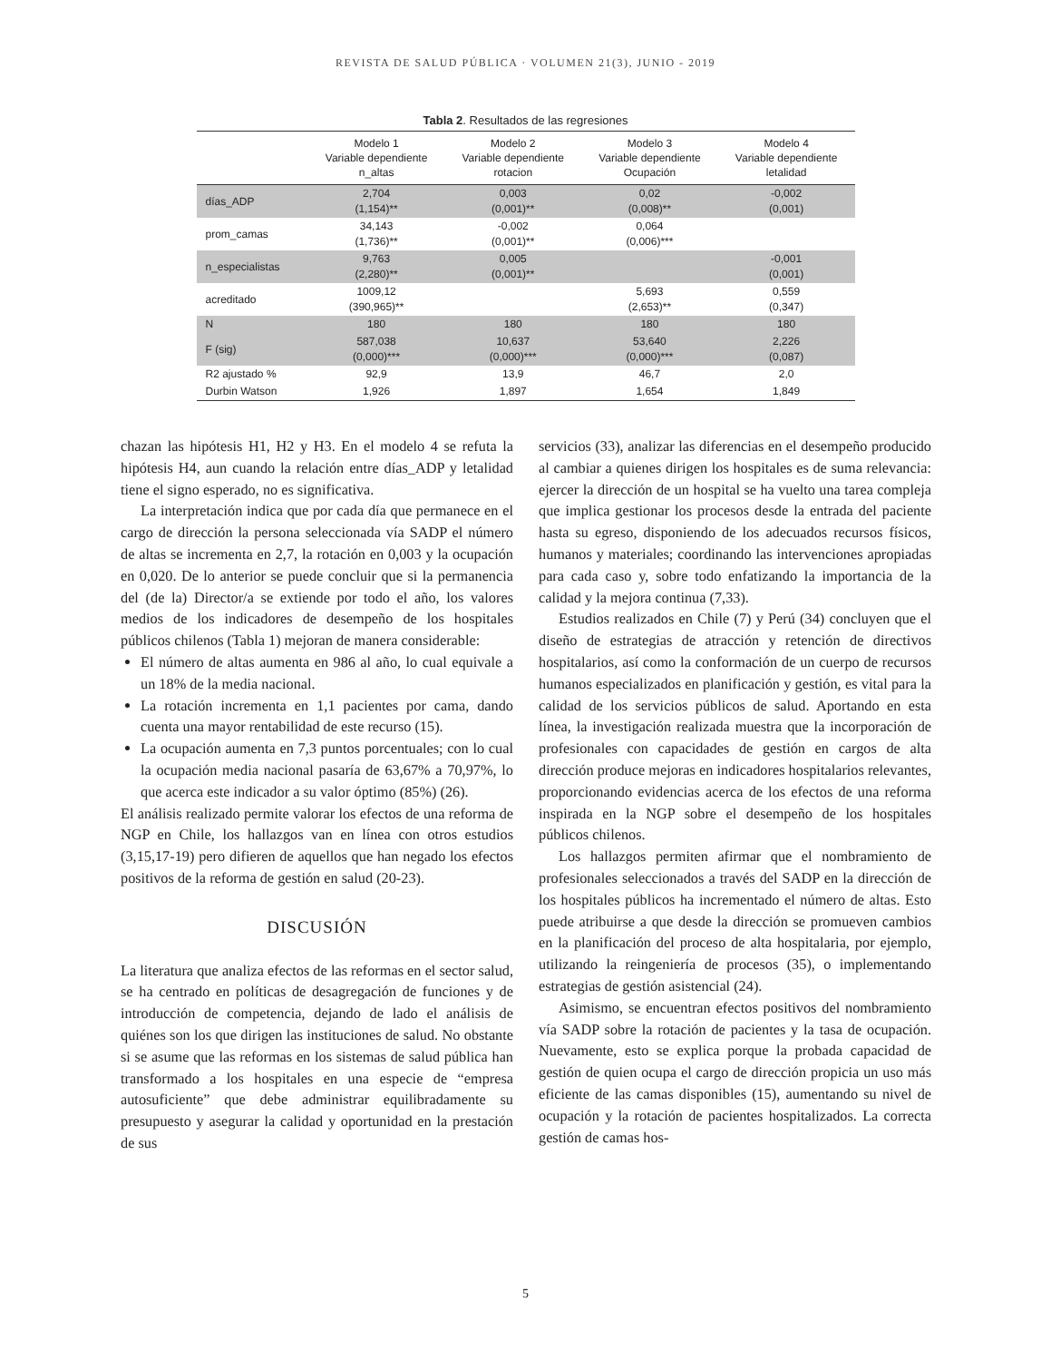REVISTA DE SALUD PÚBLICA · VOLUMEN 21(3), JUNIO - 2019
Tabla 2. Resultados de las regresiones
| | Modelo 1 Variable dependiente n_altas | Modelo 2 Variable dependiente rotacion | Modelo 3 Variable dependiente Ocupación | Modelo 4 Variable dependiente letalidad |
| --- | --- | --- | --- | --- |
| días_ADP | 2,704 (1,154)** | 0,003 (0,001)** | 0,02 (0,008)** | -0,002 (0,001) |
| prom_camas | 34,143 (1,736)** | -0,002 (0,001)** | 0,064 (0,006)*** | |
| n_especialistas | 9,763 (2,280)** | 0,005 (0,001)** | | -0,001 (0,001) |
| acreditado | 1009,12 (390,965)** | | 5,693 (2,653)** | 0,559 (0,347) |
| N | 180 | 180 | 180 | 180 |
| F (sig) | 587,038 (0,000)*** | 10,637 (0,000)*** | 53,640 (0,000)*** | 2,226 (0,087) |
| R2 ajustado % | 92,9 | 13,9 | 46,7 | 2,0 |
| Durbin Watson | 1,926 | 1,897 | 1,654 | 1,849 |
chazan las hipótesis H1, H2 y H3. En el modelo 4 se refuta la hipótesis H4, aun cuando la relación entre días_ADP y letalidad tiene el signo esperado, no es significativa.
La interpretación indica que por cada día que permanece en el cargo de dirección la persona seleccionada vía SADP el número de altas se incrementa en 2,7, la rotación en 0,003 y la ocupación en 0,020. De lo anterior se puede concluir que si la permanencia del (de la) Director/a se extiende por todo el año, los valores medios de los indicadores de desempeño de los hospitales públicos chilenos (Tabla 1) mejoran de manera considerable:
El número de altas aumenta en 986 al año, lo cual equivale a un 18% de la media nacional.
La rotación incrementa en 1,1 pacientes por cama, dando cuenta una mayor rentabilidad de este recurso (15).
La ocupación aumenta en 7,3 puntos porcentuales; con lo cual la ocupación media nacional pasaría de 63,67% a 70,97%, lo que acerca este indicador a su valor óptimo (85%) (26).
El análisis realizado permite valorar los efectos de una reforma de NGP en Chile, los hallazgos van en línea con otros estudios (3,15,17-19) pero difieren de aquellos que han negado los efectos positivos de la reforma de gestión en salud (20-23).
DISCUSIÓN
La literatura que analiza efectos de las reformas en el sector salud, se ha centrado en políticas de desagregación de funciones y de introducción de competencia, dejando de lado el análisis de quiénes son los que dirigen las instituciones de salud. No obstante si se asume que las reformas en los sistemas de salud pública han transformado a los hospitales en una especie de “empresa autosuficiente” que debe administrar equilibradamente su presupuesto y asegurar la calidad y oportunidad en la prestación de sus
servicios (33), analizar las diferencias en el desempeño producido al cambiar a quienes dirigen los hospitales es de suma relevancia: ejercer la dirección de un hospital se ha vuelto una tarea compleja que implica gestionar los procesos desde la entrada del paciente hasta su egreso, disponiendo de los adecuados recursos físicos, humanos y materiales; coordinando las intervenciones apropiadas para cada caso y, sobre todo enfatizando la importancia de la calidad y la mejora continua (7,33).
Estudios realizados en Chile (7) y Perú (34) concluyen que el diseño de estrategias de atracción y retención de directivos hospitalarios, así como la conformación de un cuerpo de recursos humanos especializados en planificación y gestión, es vital para la calidad de los servicios públicos de salud. Aportando en esta línea, la investigación realizada muestra que la incorporación de profesionales con capacidades de gestión en cargos de alta dirección produce mejoras en indicadores hospitalarios relevantes, proporcionando evidencias acerca de los efectos de una reforma inspirada en la NGP sobre el desempeño de los hospitales públicos chilenos.
Los hallazgos permiten afirmar que el nombramiento de profesionales seleccionados a través del SADP en la dirección de los hospitales públicos ha incrementado el número de altas. Esto puede atribuirse a que desde la dirección se promueven cambios en la planificación del proceso de alta hospitalaria, por ejemplo, utilizando la reingeniería de procesos (35), o implementando estrategias de gestión asistencial (24).
Asimismo, se encuentran efectos positivos del nombramiento vía SADP sobre la rotación de pacientes y la tasa de ocupación. Nuevamente, esto se explica porque la probada capacidad de gestión de quien ocupa el cargo de dirección propicia un uso más eficiente de las camas disponibles (15), aumentando su nivel de ocupación y la rotación de pacientes hospitalizados. La correcta gestión de camas hos-
5